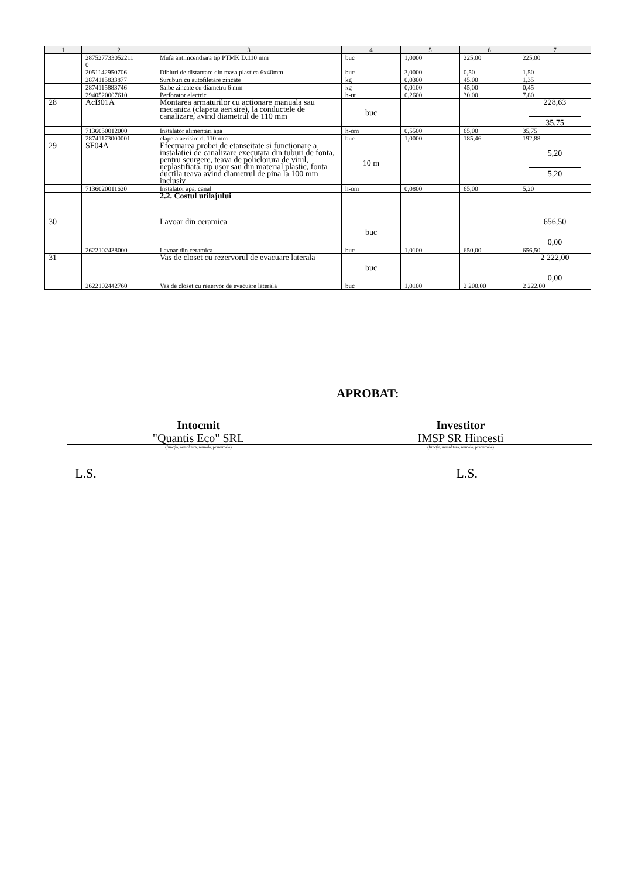| 1 | 2 | 3 | 4 | 5 | 6 | 7 |
| --- | --- | --- | --- | --- | --- | --- |
| | 287527733052211 0 | Mufa antiincendiara tip PTMK D.110 mm | buc | 1,0000 | 225,00 | 225,00 |
| | 2051142950706 | Dibluri de distantare din masa plastica 6x40mm | buc | 3,0000 | 0,50 | 1,50 |
| | 2874115833877 | Suruburi cu autofiletare zincate | kg | 0,0300 | 45,00 | 1,35 |
| | 2874115883746 | Saibe zincate cu diametru 6 mm | kg | 0,0100 | 45,00 | 0,45 |
| | 2940520007610 | Perforator electric | h-ut | 0,2600 | 30,00 | 7,80 |
| 28 | AcB01A | Montarea armaturilor cu actionare manuala sau mecanica (clapeta aerisire), la conductele de canalizare, avind diametrul de 110 mm | buc | | | 228,63 35,75 |
| | 7136050012000 | Instalator alimentari apa | h-om | 0,5500 | 65,00 | 35,75 |
| | 28741173000001 | clapeta aerisire d. 110 mm | buc | 1,0000 | 185,46 | 192,88 |
| 29 | SF04A | Efectuarea probei de etanseitate si functionare a instalatiei de canalizare executata din tuburi de fonta, pentru scurgere, teava de policlorura de vinil, neplastifiata, tip usor sau din material plastic, fonta ductila teava avind diametrul de pina la 100 mm inclusiv | 10 m | | | 5,20 5,20 |
| | 7136020011620 | Instalator apa, canal | h-om | 0,0800 | 65,00 | 5,20 |
| | | 2.2. Costul utilajului | | | | |
| 30 | | Lavoar din ceramica | buc | | | 656,50 0,00 |
| | 2622102438000 | Lavoar din ceramica | buc | 1,0100 | 650,00 | 656,50 |
| 31 | | Vas de closet cu rezervorul de evacuare laterala | buc | | | 2 222,00 0,00 |
| | 2622102442760 | Vas de closet cu rezervor de evacuare laterala | buc | 1,0100 | 2 200,00 | 2 222,00 |
APROBAT:
Intocmit
"Quantis Eco" SRL
Investitor
IMSP SR Hincesti
(funcţia, semnătura, numele, prenumele)
(funcţia, semnătura, numele, prenumele)
L.S. L.S.